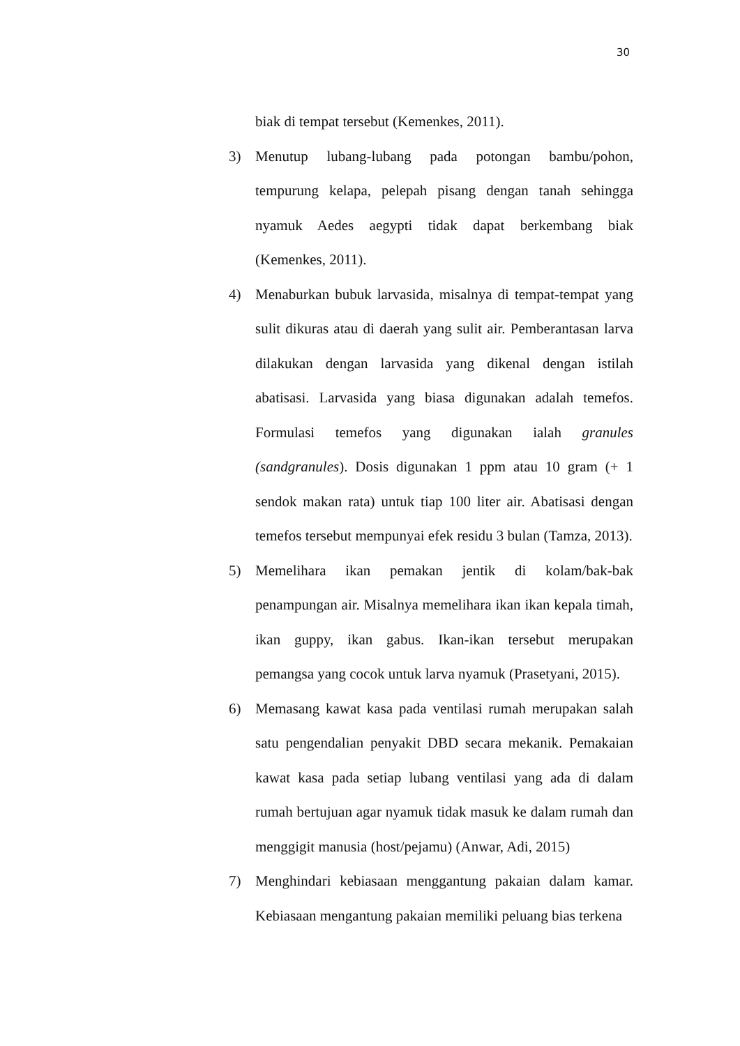30
biak di tempat tersebut (Kemenkes, 2011).
3) Menutup lubang-lubang pada potongan bambu/pohon, tempurung kelapa, pelepah pisang dengan tanah sehingga nyamuk Aedes aegypti tidak dapat berkembang biak (Kemenkes, 2011).
4) Menaburkan bubuk larvasida, misalnya di tempat-tempat yang sulit dikuras atau di daerah yang sulit air. Pemberantasan larva dilakukan dengan larvasida yang dikenal dengan istilah abatisasi. Larvasida yang biasa digunakan adalah temefos. Formulasi temefos yang digunakan ialah granules (sandgranules). Dosis digunakan 1 ppm atau 10 gram (+ 1 sendok makan rata) untuk tiap 100 liter air. Abatisasi dengan temefos tersebut mempunyai efek residu 3 bulan (Tamza, 2013).
5) Memelihara ikan pemakan jentik di kolam/bak-bak penampungan air. Misalnya memelihara ikan ikan kepala timah, ikan guppy, ikan gabus. Ikan-ikan tersebut merupakan pemangsa yang cocok untuk larva nyamuk (Prasetyani, 2015).
6) Memasang kawat kasa pada ventilasi rumah merupakan salah satu pengendalian penyakit DBD secara mekanik. Pemakaian kawat kasa pada setiap lubang ventilasi yang ada di dalam rumah bertujuan agar nyamuk tidak masuk ke dalam rumah dan menggigit manusia (host/pejamu) (Anwar, Adi, 2015)
7) Menghindari kebiasaan menggantung pakaian dalam kamar. Kebiasaan mengantung pakaian memiliki peluang bias terkena